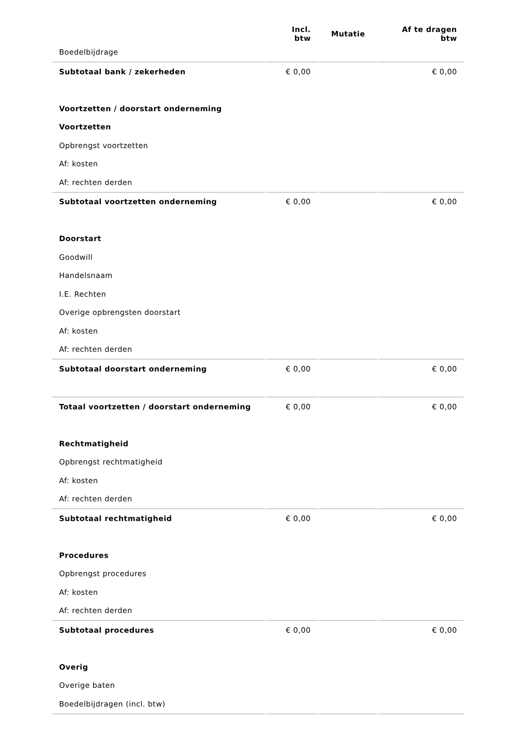| | Incl. btw | Mutatie | Af te dragen btw |
| --- | --- | --- | --- |
| Boedelbijdrage | | | |
| Subtotaal bank / zekerheden | € 0,00 | | € 0,00 |
| Voortzetten / doorstart onderneming | | | |
| Voortzetten | | | |
| Opbrengst voortzetten | | | |
| Af: kosten | | | |
| Af: rechten derden | | | |
| Subtotaal voortzetten onderneming | € 0,00 | | € 0,00 |
| Doorstart | | | |
| Goodwill | | | |
| Handelsnaam | | | |
| I.E. Rechten | | | |
| Overige opbrengsten doorstart | | | |
| Af: kosten | | | |
| Af: rechten derden | | | |
| Subtotaal doorstart onderneming | € 0,00 | | € 0,00 |
| Totaal voortzetten / doorstart onderneming | € 0,00 | | € 0,00 |
| Rechtmatigheid | | | |
| Opbrengst rechtmatigheid | | | |
| Af: kosten | | | |
| Af: rechten derden | | | |
| Subtotaal rechtmatigheid | € 0,00 | | € 0,00 |
| Procedures | | | |
| Opbrengst procedures | | | |
| Af: kosten | | | |
| Af: rechten derden | | | |
| Subtotaal procedures | € 0,00 | | € 0,00 |
| Overig | | | |
| Overige baten | | | |
| Boedelbijdragen (incl. btw) | | | |